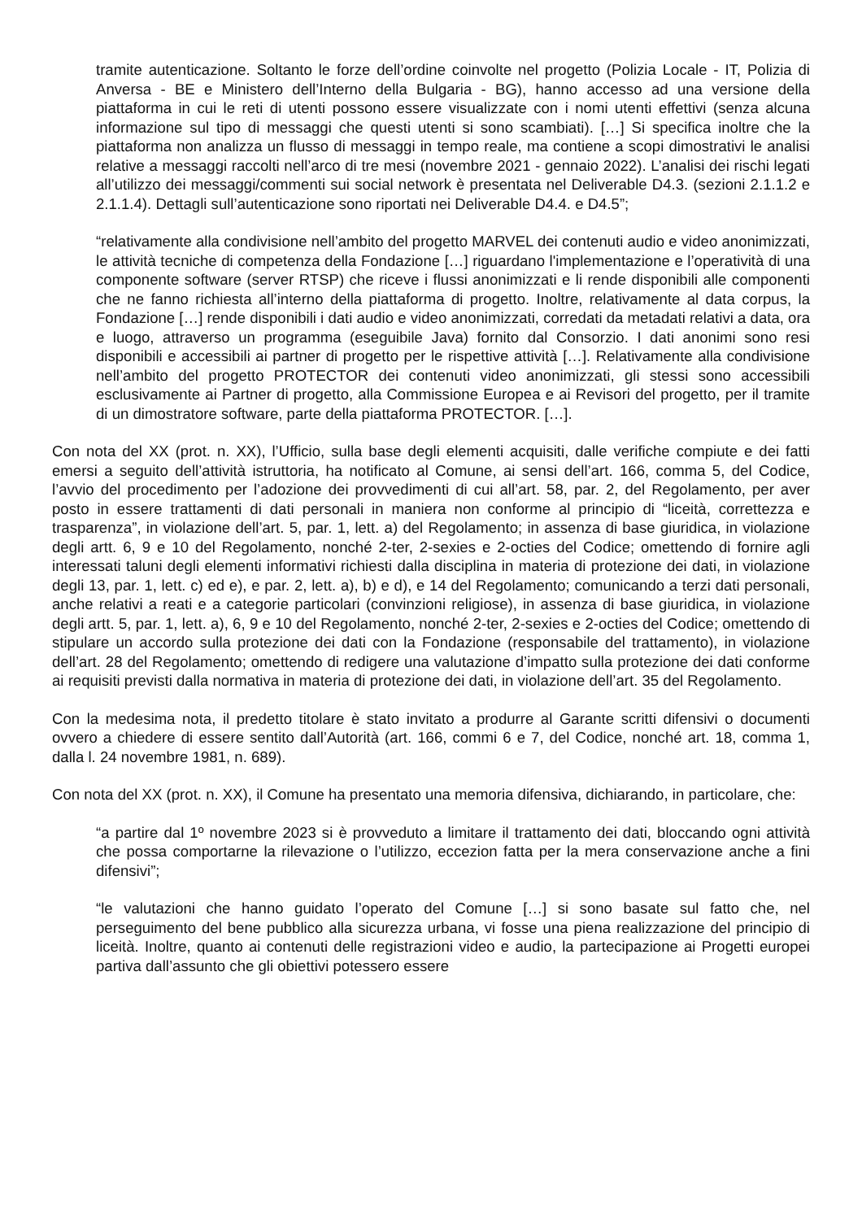tramite autenticazione. Soltanto le forze dell’ordine coinvolte nel progetto (Polizia Locale - IT, Polizia di Anversa - BE e Ministero dell’Interno della Bulgaria - BG), hanno accesso ad una versione della piattaforma in cui le reti di utenti possono essere visualizzate con i nomi utenti effettivi (senza alcuna informazione sul tipo di messaggi che questi utenti si sono scambiati). […] Si specifica inoltre che la piattaforma non analizza un flusso di messaggi in tempo reale, ma contiene a scopi dimostrativi le analisi relative a messaggi raccolti nell’arco di tre mesi (novembre 2021 - gennaio 2022). L’analisi dei rischi legati all’utilizzo dei messaggi/commenti sui social network è presentata nel Deliverable D4.3. (sezioni 2.1.1.2 e 2.1.1.4). Dettagli sull’autenticazione sono riportati nei Deliverable D4.4. e D4.5”;
“relativamente alla condivisione nell’ambito del progetto MARVEL dei contenuti audio e video anonimizzati, le attività tecniche di competenza della Fondazione […] riguardano l'implementazione e l’operatività di una componente software (server RTSP) che riceve i flussi anonimizzati e li rende disponibili alle componenti che ne fanno richiesta all’interno della piattaforma di progetto. Inoltre, relativamente al data corpus, la Fondazione […] rende disponibili i dati audio e video anonimizzati, corredati da metadati relativi a data, ora e luogo, attraverso un programma (eseguibile Java) fornito dal Consorzio. I dati anonimi sono resi disponibili e accessibili ai partner di progetto per le rispettive attività […]. Relativamente alla condivisione nell’ambito del progetto PROTECTOR dei contenuti video anonimizzati, gli stessi sono accessibili esclusivamente ai Partner di progetto, alla Commissione Europea e ai Revisori del progetto, per il tramite di un dimostratore software, parte della piattaforma PROTECTOR. […].
Con nota del XX (prot. n. XX), l’Ufficio, sulla base degli elementi acquisiti, dalle verifiche compiute e dei fatti emersi a seguito dell’attività istruttoria, ha notificato al Comune, ai sensi dell’art. 166, comma 5, del Codice, l’avvio del procedimento per l’adozione dei provvedimenti di cui all’art. 58, par. 2, del Regolamento, per aver posto in essere trattamenti di dati personali in maniera non conforme al principio di “liceità, correttezza e trasparenza”, in violazione dell’art. 5, par. 1, lett. a) del Regolamento; in assenza di base giuridica, in violazione degli artt. 6, 9 e 10 del Regolamento, nonché 2-ter, 2-sexies e 2-octies del Codice; omettendo di fornire agli interessati taluni degli elementi informativi richiesti dalla disciplina in materia di protezione dei dati, in violazione degli 13, par. 1, lett. c) ed e), e par. 2, lett. a), b) e d), e 14 del Regolamento; comunicando a terzi dati personali, anche relativi a reati e a categorie particolari (convinzioni religiose), in assenza di base giuridica, in violazione degli artt. 5, par. 1, lett. a), 6, 9 e 10 del Regolamento, nonché 2-ter, 2-sexies e 2-octies del Codice; omettendo di stipulare un accordo sulla protezione dei dati con la Fondazione (responsabile del trattamento), in violazione dell’art. 28 del Regolamento; omettendo di redigere una valutazione d’impatto sulla protezione dei dati conforme ai requisiti previsti dalla normativa in materia di protezione dei dati, in violazione dell’art. 35 del Regolamento.
Con la medesima nota, il predetto titolare è stato invitato a produrre al Garante scritti difensivi o documenti ovvero a chiedere di essere sentito dall’Autorità (art. 166, commi 6 e 7, del Codice, nonché art. 18, comma 1, dalla l. 24 novembre 1981, n. 689).
Con nota del XX (prot. n. XX), il Comune ha presentato una memoria difensiva, dichiarando, in particolare, che:
“a partire dal 1º novembre 2023 si è provveduto a limitare il trattamento dei dati, bloccando ogni attività che possa comportarne la rilevazione o l’utilizzo, eccezion fatta per la mera conservazione anche a fini difensivi”;
“le valutazioni che hanno guidato l’operato del Comune […] si sono basate sul fatto che, nel perseguimento del bene pubblico alla sicurezza urbana, vi fosse una piena realizzazione del principio di liceità. Inoltre, quanto ai contenuti delle registrazioni video e audio, la partecipazione ai Progetti europei partiva dall’assunto che gli obiettivi potessero essere